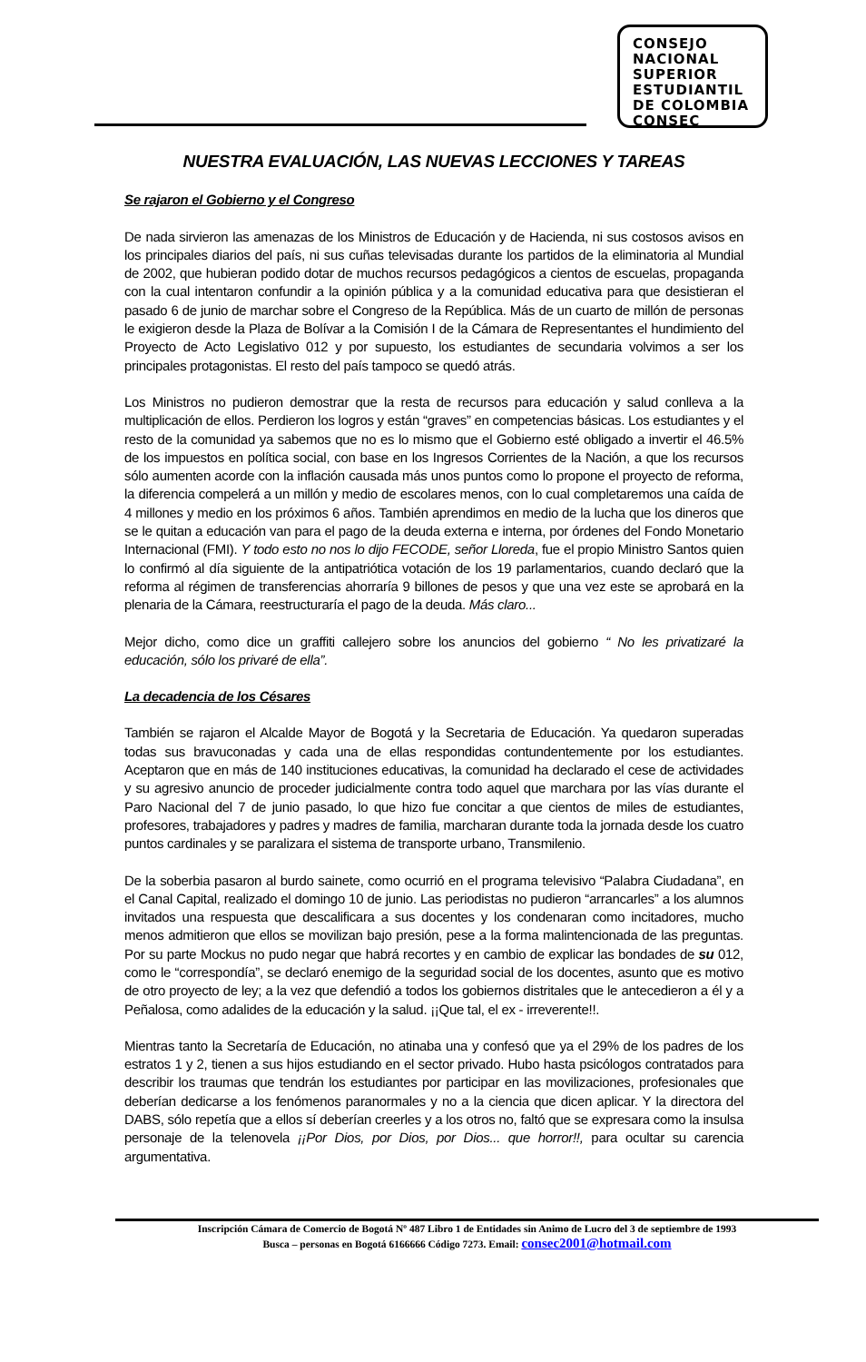CONSEJO
NACIONAL
SUPERIOR
ESTUDIANTIL
DE COLOMBIA
CONSEC
NUESTRA EVALUACIÓN, LAS NUEVAS LECCIONES Y TAREAS
Se rajaron el Gobierno y el Congreso
De nada sirvieron las amenazas de los Ministros de Educación y de Hacienda, ni sus costosos avisos en los principales diarios del país, ni sus cuñas televisadas durante los partidos de la eliminatoria al Mundial de 2002, que hubieran podido dotar de muchos recursos pedagógicos a cientos de escuelas, propaganda con la cual intentaron confundir a la opinión pública y a la comunidad educativa para que desistieran el pasado 6 de junio de marchar sobre el Congreso de la República. Más de un cuarto de millón de personas le exigieron desde la Plaza de Bolívar a la Comisión I de la Cámara de Representantes el hundimiento del Proyecto de Acto Legislativo 012 y por supuesto, los estudiantes de secundaria volvimos a ser los principales protagonistas. El resto del país tampoco se quedó atrás.
Los Ministros no pudieron demostrar que la resta de recursos para educación y salud conlleva a la multiplicación de ellos. Perdieron los logros y están “graves” en competencias básicas. Los estudiantes y el resto de la comunidad ya sabemos que no es lo mismo que el Gobierno esté obligado a invertir el 46.5% de los impuestos en política social, con base en los Ingresos Corrientes de la Nación, a que los recursos sólo aumenten acorde con la inflación causada más unos puntos como lo propone el proyecto de reforma, la diferencia compelerá a un millón y medio de escolares menos, con lo cual completaremos una caída de 4 millones y medio en los próximos 6 años. También aprendimos en medio de la lucha que los dineros que se le quitan a educación van para el pago de la deuda externa e interna, por órdenes del Fondo Monetario Internacional (FMI). Y todo esto no nos lo dijo FECODE, señor Lloreda, fue el propio Ministro Santos quien lo confirmó al día siguiente de la antipatriótica votación de los 19 parlamentarios, cuando declaró que la reforma al régimen de transferencias ahorraría 9 billones de pesos y que una vez este se aprobará en la plenaria de la Cámara, reestructuraría el pago de la deuda. Más claro...
Mejor dicho, como dice un graffiti callejero sobre los anuncios del gobierno “ No les privatizaré la educación, sólo los privaré de ella”.
La decadencia de los Césares
También se rajaron el Alcalde Mayor de Bogotá y la Secretaria de Educación. Ya quedaron superadas todas sus bravuconadas y cada una de ellas respondidas contundentemente por los estudiantes. Aceptaron que en más de 140 instituciones educativas, la comunidad ha declarado el cese de actividades y su agresivo anuncio de proceder judicialmente contra todo aquel que marchara por las vías durante el Paro Nacional del 7 de junio pasado, lo que hizo fue concitar a que cientos de miles de estudiantes, profesores, trabajadores y padres y madres de familia, marcharan durante toda la jornada desde los cuatro puntos cardinales y se paralizara el sistema de transporte urbano, Transmilenio.
De la soberbia pasaron al burdo sainete, como ocurrió en el programa televisivo “Palabra Ciudadana”, en el Canal Capital, realizado el domingo 10 de junio. Las periodistas no pudieron “arrancarles” a los alumnos invitados una respuesta que descalificara a sus docentes y los condenaran como incitadores, mucho menos admitieron que ellos se movilizan bajo presión, pese a la forma malintencionada de las preguntas. Por su parte Mockus no pudo negar que habrá recortes y en cambio de explicar las bondades de su 012, como le “correspondía”, se declaró enemigo de la seguridad social de los docentes, asunto que es motivo de otro proyecto de ley; a la vez que defendió a todos los gobiernos distritales que le antecedieron a él y a Peñalosa, como adalides de la educación y la salud. ¡¡Que tal, el ex - irreverente!!.
Mientras tanto la Secretaría de Educación, no atinaba una y confesó que ya el 29% de los padres de los estratos 1 y 2, tienen a sus hijos estudiando en el sector privado. Hubo hasta psicólogos contratados para describir los traumas que tendrán los estudiantes por participar en las movilizaciones, profesionales que deberían dedicarse a los fenómenos paranormales y no a la ciencia que dicen aplicar. Y la directora del DABS, sólo repetía que a ellos sí deberían creerles y a los otros no, faltó que se expresara como la insulsa personaje de la telenovela ¡¡Por Dios, por Dios, por Dios... que horror!!, para ocultar su carencia argumentativa.
Inscripción Cámara de Comercio de Bogotá Nº 487 Libro 1 de Entidades sin Animo de Lucro del 3 de septiembre de 1993
Busca – personas en Bogotá 6166666 Código 7273. Email: consec2001@hotmail.com